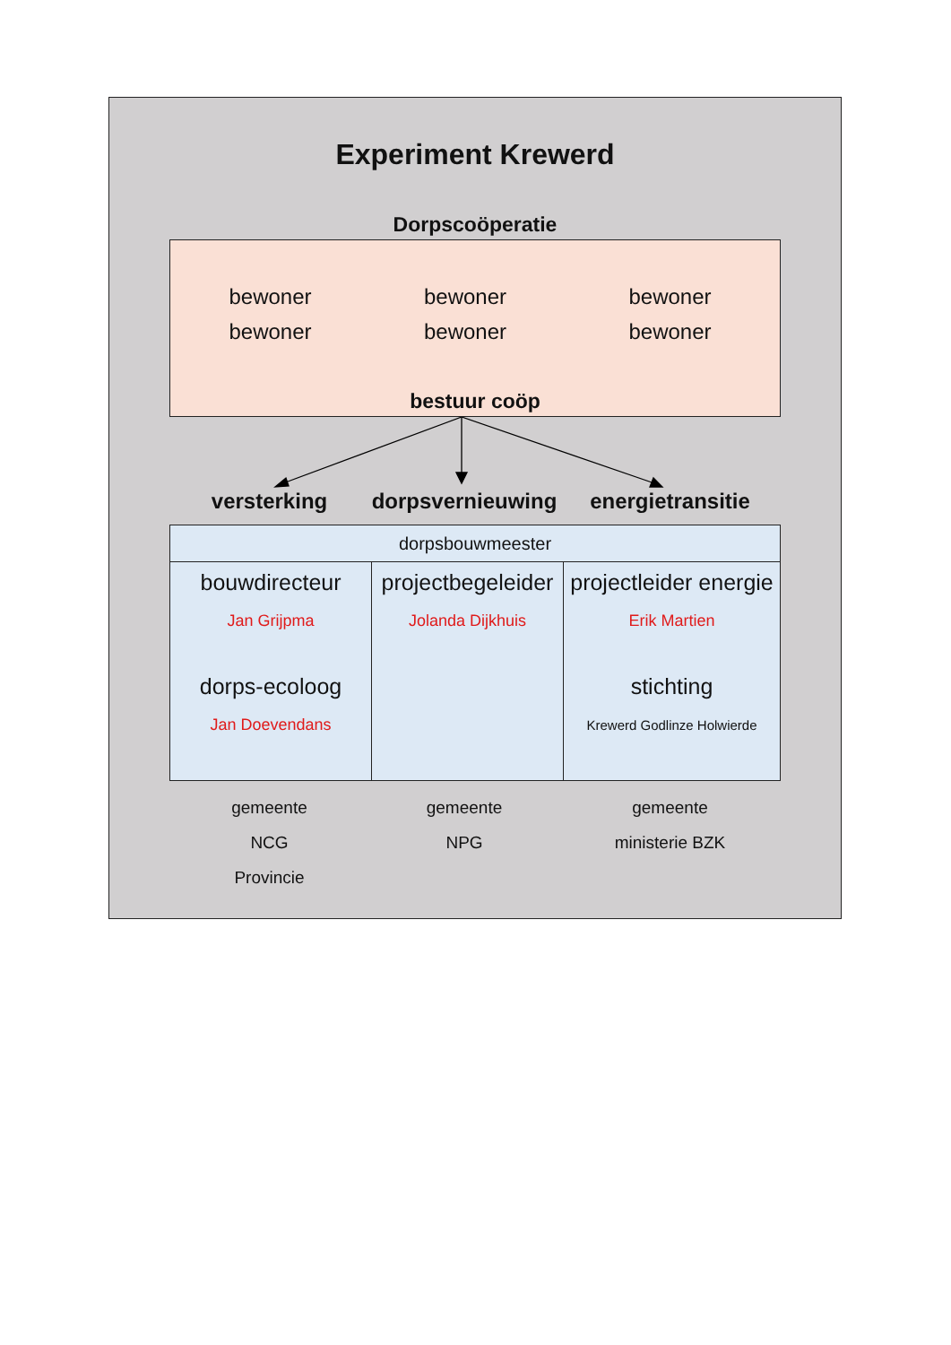Experiment Krewerd
Dorpscoöperatie
bewoner
bewoner
bewoner
bewoner
bewoner
bewoner
bestuur coöp
versterking dorpsvernieuwing
energietransitie
| dorpsbouwmeester | | |
| --- | --- | --- |
| bouwdirecteur Jan Grijpma dorps-ecoloog Jan Doevendans | projectbegeleider Jolanda Dijkhuis | projectleider energie Erik Martien stichting Krewerd Godlinze Holwierde |
gemeente
NCG
Provincie
gemeente
NPG
gemeente
ministerie BZK